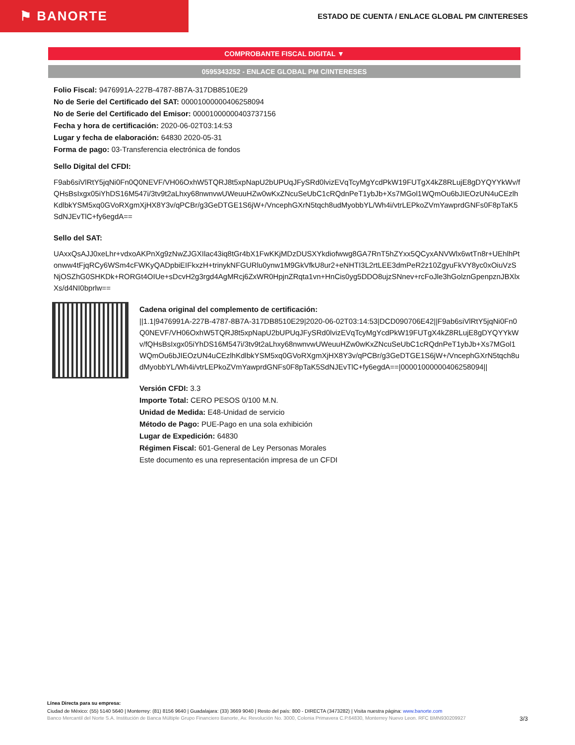⚑ BANORTE
ESTADO DE CUENTA / ENLACE GLOBAL PM C/INTERESES
COMPROBANTE FISCAL DIGITAL ▼
0595343252 - ENLACE GLOBAL PM C/INTERESES
Folio Fiscal: 9476991A-227B-4787-8B7A-317DB8510E29
No de Serie del Certificado del SAT: 00001000000406258094
No de Serie del Certificado del Emisor: 00001000000403737156
Fecha y hora de certificación: 2020-06-02T03:14:53
Lugar y fecha de elaboración: 64830 2020-05-31
Forma de pago: 03-Transferencia electrónica de fondos
Sello Digital del CFDI:
F9ab6siVlRtY5jqNi0Fn0Q0NEVF/VH06OxhW5TQRJ8t5xpNapU2bUPUqJFySRd0lvizEVqTcyMgYcdPkW19FUTgX4kZ8RLujE8gDYQYYkWv/fQHsBsIxgx05iYhDS16M547i/3tv9t2aLhxy68nwnvwUWeuuHZw0wKxZNcuSeUbC1cRQdnPeT1ybJb+Xs7MGol1WQmOu6bJIEOzUN4uCEzlhKdlbkYSM5xq0GVoRXgmXjHX8Y3v/qPCBr/g3GeDTGE1S6jW+/VncephGXrN5tqch8udMyobbYL/Wh4i/vtrLEPkoZVmYawprdGNFs0F8pTaK5SdNJEvTlC+fy6egdA==
Sello del SAT:
UAxxQsAJJ0xeLhr+vdxoAKPnXg9zNwZJGXIlac43iq8tGr4bX1FwKKjMDzDUSXYkdiofwwg8GA7RnT5hZYxx5QCyxANVWlx6wtTn8r+UEhlhPtonww4tFjqRCy6WSm4cFWKyQADpbiEIFkxzH+trinykNFGURlu0ynw1M9GkVfkU8ur2+eNHTI3L2rtLEE3dmPeR2z10ZgyuFkVY8yc0xOiuVzSNjOSZhG0SHKDk+RORGt4OIUe+sDcvH2g3rgd4AgMRcj6ZxWR0HpjnZRqta1vn+HnCis0yg5DDO8ujzSNnev+rcFoJle3hGolznGpenpznJBXlxXs/d4NI0bprlw==
Cadena original del complemento de certificación:
||1.1|9476991A-227B-4787-8B7A-317DB8510E29|2020-06-02T03:14:53|DCD090706E42||F9ab6siVlRtY5jqNi0Fn0Q0NEVF/VH06OxhW5TQRJ8t5xpNapU2bUPUqJFySRd0lvizEVqTcyMgYcdPkW19FUTgX4kZ8RLujE8gDYQYYkWv/fQHsBsIxgx05iYhDS16M547i/3tv9t2aLhxy68nwnvwUWeuuHZw0wKxZNcuSeUbC1cRQdnPeT1ybJb+Xs7MGol1WQmOu6bJIEOzUN4uCEzlhKdlbkYSM5xq0GVoRXgmXjHX8Y3v/qPCBr/g3GeDTGE1S6jW+/VncephGXrN5tqch8udMyobbYL/Wh4i/vtrLEPkoZVmYawprdGNFs0F8pTaK5SdNJEvTlC+fy6egdA==|00001000000406258094||
Versión CFDI: 3.3
Importe Total: CERO PESOS 0/100 M.N.
Unidad de Medida: E48-Unidad de servicio
Método de Pago: PUE-Pago en una sola exhibición
Lugar de Expedición: 64830
Régimen Fiscal: 601-General de Ley Personas Morales
Este documento es una representación impresa de un CFDI
Línea Directa para su empresa:
Ciudad de México: (55) 5140 5640 | Monterrey: (81) 8156 9640 | Guadalajara: (33) 3669 9040 | Resto del país: 800 - DIRECTA (3473282) | Visita nuestra página: www.banorte.com
Banco Mercantil del Norte S.A. Institución de Banca Múltiple Grupo Financiero Banorte, Av. Revolución No. 3000, Colonia Primavera C.P.64830, Monterrey Nuevo Leon. RFC BMN930209927 3/3